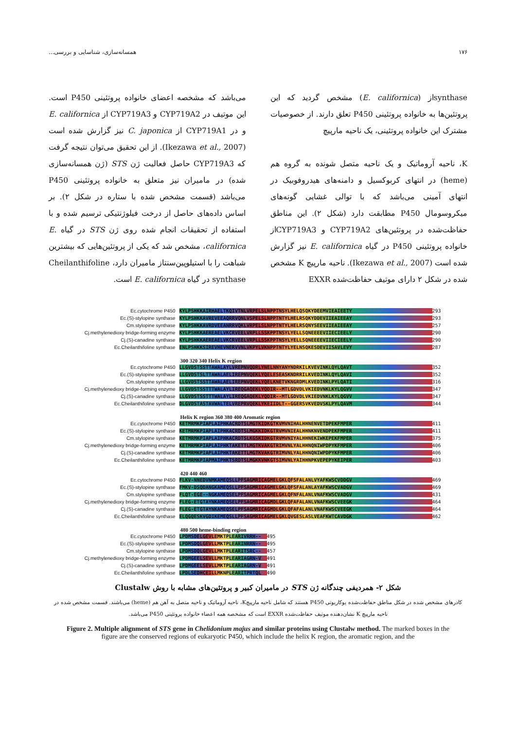۱۷۶ همسانه‌سازی، شناسایی و بررسی...
synthaseاز (E. californica) مشخص گردید که این پروتئین‌ها به خانواده پروتئینی P450 تعلق دارند. از خصوصیات مشترک این خانواده پروتئینی، یک ناحیه مارپیچ
K، ناحیه آروماتیک و یک ناحیه متصل شونده به گروه هم (heme) در انتهای کربوکسیل و دامنه‌های هیدروفوبیک در انتهای آمینی می‌باشد که با توالی غشایی گونه‌های میکروسومال P450 مطابقت دارد (شکل ۲). این مناطق حفاظت‌شده در پروتئین‌های CYP719A2 و CYP719A3از خانواده پروتئینی P450 در گیاه E. californica نیز گزارش شده است (Ikezawa et al., 2007). ناحیه مارپیچ K مشخص شده در شکل ۲ دارای موتیف حفاظت‌شده EXXR
می‌باشد که مشخصه اعضای خانواده پروتئینی P450 است. این موتیف در CYP719A2 و CYP719A3 از E. californica و در CYP719A1 از C. japonica نیز گزارش شده است (Ikezawa et al., 2007). از این تحقیق می‌توان نتیجه گرفت که CYP719A3 حاصل فعالیت ژن STS (ژن همسانه‌سازی شده) در مامیران نیز متعلق به خانواده پروتئینی P450 می‌باشد (قسمت مشخص شده با ستاره در شکل ۲). بر اساس داده‌های حاصل از درخت فیلوژنتیکی ترسیم شده و با استفاده از تحقیقات انجام شده روی ژن STS در گیاه E. californica، مشخص شد که یکی از پروتئین‌هایی که بیشترین شباهت را با استیلوپین‌سنتاز مامیران دارد، Cheilanthifoline synthase در گیاه E. californica است.
Ec.cytochrome P450 KYLPSHKKAIRHAELTKQIVTNLVRPELSLNPPTNSYLHELQSQKYDEEMVIEAIEETY 293
Ec.(S)-stylopine synthase KYLPSHKKAVREVEEAQRRVQNLVSPELSLNPPTNTYLHELRSQKYDDEVIIEAIEEAY 293
Cm.stylopine synthase KYLPSHKKAVRDVEEANRRVQKLVRPELSLNPPTNTYLHELRSQNYSEEVIIEAIEEAY 257
Cj.methylenedioxy bridge-forming enzyme KYLPSHKKAEREAELVKCRVEELVRPLLSSKPPTNSYLYELLSQNEEEEVIIECIEELY 290
Cj.(S)-canadine synthase KYLPSHKKAEREAELVKCRVEELVRPLLSSKPPTNSYLYELLSQNEEEEVIIECIEELY 290
Ec.Cheilanthifoline synthase ENLPSHKKSIREVHEVNERVVNLVKPYLVKNPPTNTYLYELNSQKESDEVIISAVLEVY 287
300 320 340 Helix K region
Ec.cytochrome P450 LLGVDSTSSTTAWALAYLVREPNVQDRLYNELNNYANYNDRKILKVEVINKLQYLQAVT 352
Ec.(S)-stylopine synthase LLGVDSTSLTTAWALAELIREPNVQEKLYQELESEASKNDRRILKVEDINKLQYLQAVI 352
Cm.stylopine synthase LLGVDSTSSTTAWALAELIREPNVQEKLYQELKNETVKNGRDMLKVEDINKLPYLQATI 316
Cj.methylenedioxy bridge-forming enzyme LLGVDSTSSTTTWALAYLIREQGAQEKLYQDIR--MTLGDVDLVKIEDVNKLKYLQGVV 347
Cj.(S)-canadine synthase LLGVDSTSSTTTWALAYLIREQGAQEKLYQDIR--MTLGDVDLVKIEDVNKLKYLQGVV 347
Ec.Cheilanthifoline synthase DLGVDSTASTAVWALTELVREPRVQEKLYKEIIDLT--GGERSVKVEDVSKLPYLQAVM 344
Helix K region 360 380 400 Aromatic region
Ec.cytochrome P450 KETMRMKPIAPLAIPHKACRDTSLMGTKIDKGTKVMVNIHALHHNENVETDPEKFMPER 411
Ec.(S)-stylopine synthase KETMRMKPIAPLAIPHKACRDTSLMGKKIDKGTRVMVNIEALHHNKNVENDPEKFMPER 411
Cm.stylopine synthase KETMRMKPIAPLAIPHKACRDTSLKGSKIDKGTRVMVNIYALHHNEKIWKEPEKFMPER 375
Cj.methylenedioxy bridge-forming enzyme KETMRMKPIAPLAIPHKTAKETTLMGTKVAKGTRIMVNLYALHHNQNIWPDPYKFMPER 406
Cj.(S)-canadine synthase KETMRMKPIAPLAIPHKTAKETTLMGTKVAKGTRIMVNLYALHHNQNIWPDPYKFMPER 406
Ec.Cheilanthifoline synthase KETMRMKPIAPMAIPHKTSRDTSLMGKKVNKGTSIMVNLYAIHHNPKVEPEPYKEIPER 403
420 440 460
Ec.cytochrome P450 FLKV-NNEDVNMKAMEQSLLPFSAGMRICAGMELGKLQFSFALANLVYAFKWSCVDDGV 469
Ec.(S)-stylopine synthase FMKV-DSQDANGKAMEQSLLPFSAGMRICAGMELGKLQFSFALANLAYAFKWSCVADGV 469
Cm.stylopine synthase FLQT-EGE--NGKAMEQSELPFSAGMRICAGMELGKLQFNFALANLVNAFKWSCVADGV 431
Cj.methylenedioxy bridge-forming enzyme FLEG-ETGTAYNKAMEQSELPFSAGMRICAGMDLGKLQFAFALANLVNAFKWSCVEEGK 464
Cj.(S)-canadine synthase FLEG-ETGTAYNKAMEQSELPFSAGMRICAGMDLGKLQFAFALANLVNAFKWSCVEEGK 464
Ec.Cheilanthifoline synthase ELQGQESKVGDIKEMEQSLLPFSAGMRICAGMELGKLQVGESLASLVEAFKWTCAVDGK 462
480 500 heme-binding region
Ec.cytochrome P450 LPDMSDELGEVLEMKTPLEARIVRRH-- 495
Ec.(S)-stylopine synthase LPDMSDQLGEVLLMKTPLEARINRRN-- 495
Cm.stylopine synthase LPDMSDQLGEVLLMKTPLEARITSRC-- 457
Cj.methylenedioxy bridge-forming enzyme LPDMGEELSEVLLMKTPLEARIAGRN-V 491
Cj.(S)-canadine synthase LPDMGEELSEVLLMKTPLEARIAGRN-V 491
Ec.Cheilanthifoline synthase LPDLSEDHCEILLMKNPLEARITPRTQL 490
شکل ۲- همردیفی چندگانه ژن STS در مامیران کبیر و پروتئین‌های مشابه با روش Clustalw
کادرهای مشخص شده در شکل مناطق حفاظت‌شده یوکاریوتی P450 هستند که شامل ناحیه مارپیچK، ناحیه آروماتیک و ناحیه متصل به آهن هم (heme) می‌باشند. قسمت مشخص شده در ناحیه مارپیچ K نشان‌دهنده موتیف حفاظت‌شده EXXR است که مشخصه همه اعضاء خانواده پروتئینی P450 می‌باشد.
Figure 2. Multiple alignment of STS gene in Chelidonium majus and similar proteins using Clustalw method. The marked boxes in the figure are the conserved regions of eukaryotic P450, which include the helix K region, the aromatic region, and the